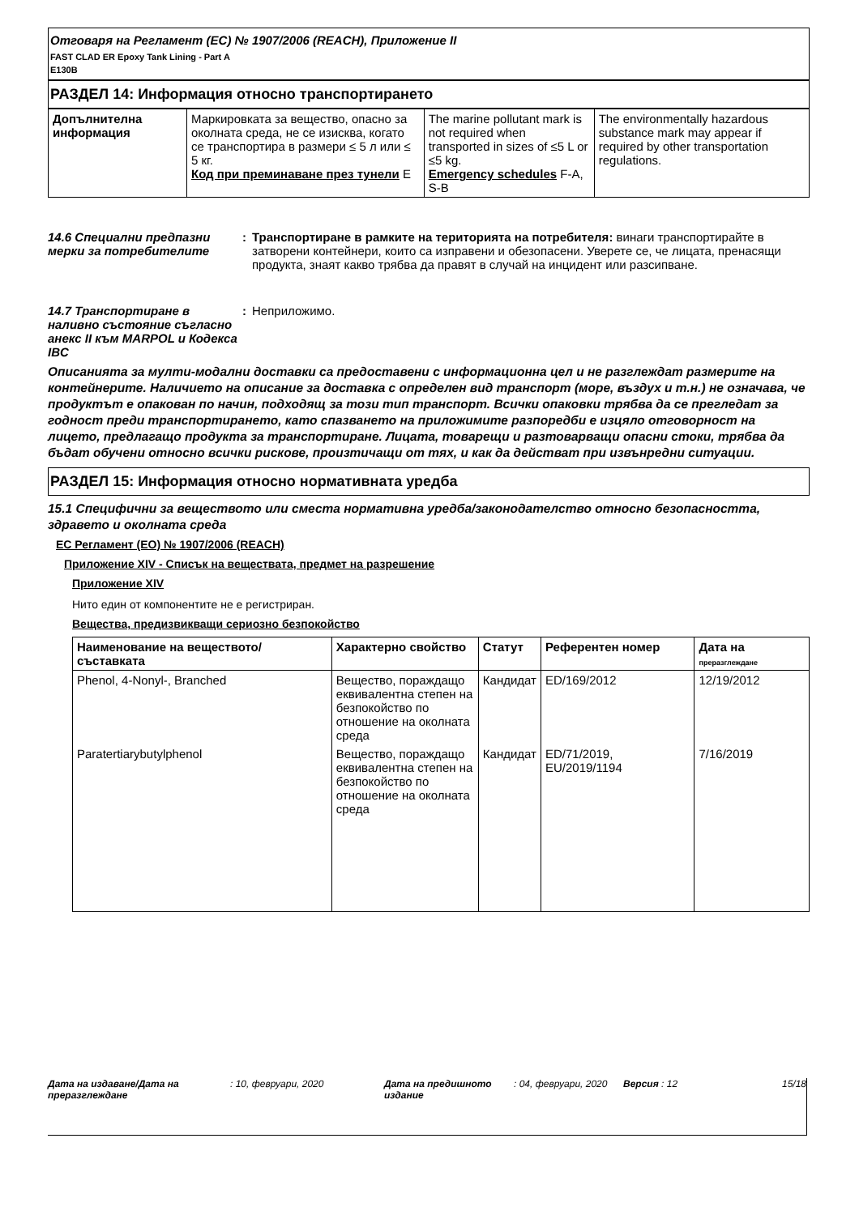Отговаря на Регламент (ЕС) № 1907/2006 (REACH), Приложение II
FAST CLAD ER Epoxy Tank Lining - Part A
E130B
РАЗДЕЛ 14: Информация относно транспортирането
| Допълнителна информация | Маркировката за вещество, опасно за околната среда, не се изисква, когато се транспортира в размери ≤ 5 л или ≤ 5 кг. Код при преминаване през тунели E | The marine pollutant mark is not required when transported in sizes of ≤5 L or ≤5 kg. Emergency schedules F-A, S-B | The environmentally hazardous substance mark may appear if required by other transportation regulations. |
14.6 Специални предпазни мерки за потребителите
: Транспортиране в рамките на територията на потребителя: винаги транспортирайте в затворени контейнери, които са изправени и обезопасени. Уверете се, че лицата, пренасящи продукта, знаят какво трябва да правят в случай на инцидент или разсипване.
14.7 Транспортиране в наливно състояние съгласно анекс II към MARPOL и Кодекса IBC
: Неприложимо.
Описанията за мулти-модални доставки са предоставени с информационна цел и не разглеждат размерите на контейнерите. Наличието на описание за доставка с определен вид транспорт (море, въздух и т.н.) не означава, че продуктът е опакован по начин, подходящ за този тип транспорт. Всички опаковки трябва да се прегледат за годност преди транспортирането, като спазването на приложимите разпоредби е изцяло отговорност на лицето, предлагащо продукта за транспортиране. Лицата, товарещи и разтоварващи опасни стоки, трябва да бъдат обучени относно всички рискове, произтичащи от тях, и как да действат при извънредни ситуации.
РАЗДЕЛ 15: Информация относно нормативната уредба
15.1 Специфични за веществото или сместа нормативна уредба/законодателство относно безопасността, здравето и околната среда
ЕС Регламент (ЕО) № 1907/2006 (REACH)
Приложение XIV - Списък на веществата, предмет на разрешение
Приложение XIV
Нито един от компонентите не е регистриран.
Вещества, предизвикващи сериозно безпокойство
| Наименование на веществото/ съставката | Характерно свойство | Статут | Референтен номер | Дата на преразглеждане |
| --- | --- | --- | --- | --- |
| Phenol, 4-Nonyl-, Branched | Вещество, пораждащо еквивалентна степен на безпокойство по отношение на околната среда | Кандидат | ED/169/2012 | 12/19/2012 |
| Paratertiarybutylphenol | Вещество, пораждащо еквивалентна степен на безпокойство по отношение на околната среда | Кандидат | ED/71/2019, EU/2019/1194 | 7/16/2019 |
Дата на издаване/Дата на преразглеждане
: 10, февруари, 2020 Дата на предишното издание
: 04, февруари, 2020
Версия : 12 15/18